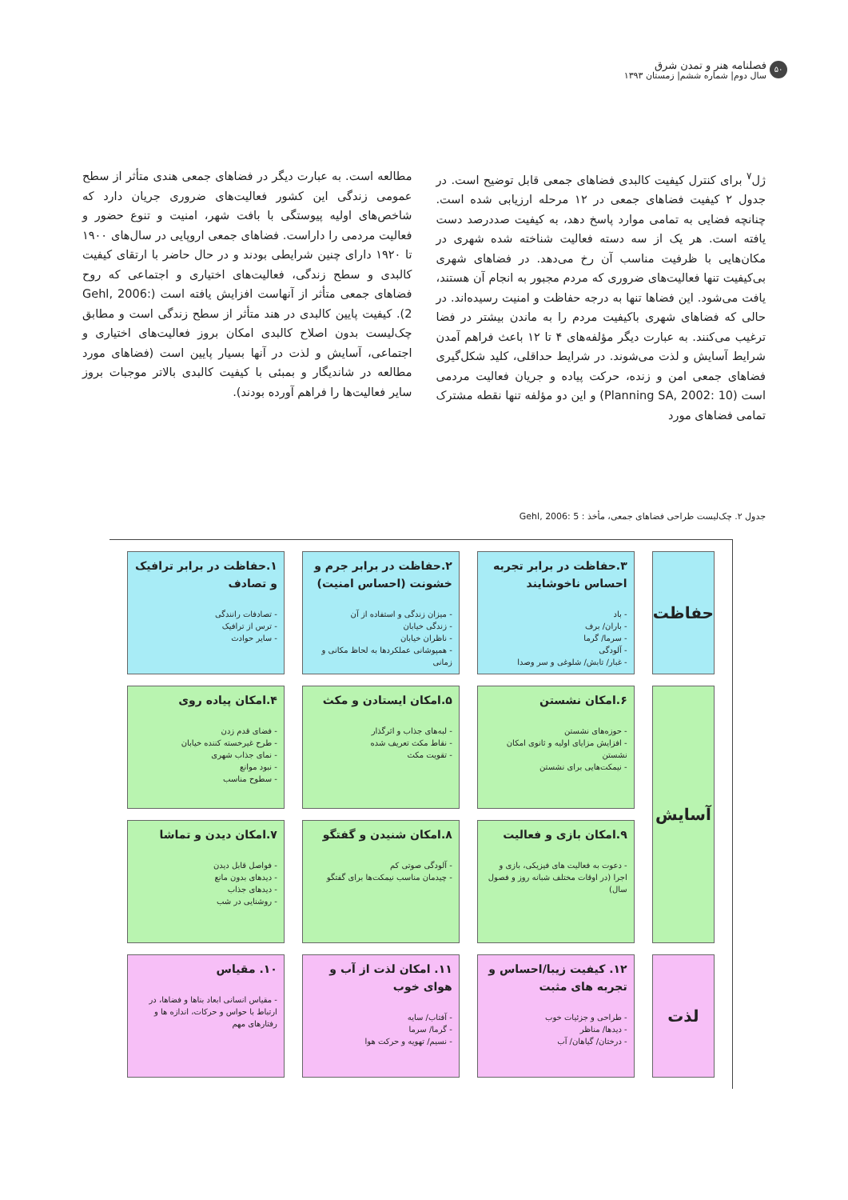۵۰
فصلنامه هنر و تمدن شرق
سال دوم| شماره ششم| زمستان ۱۳۹۳
ژل<sup>۷</sup> برای کنترل کیفیت کالبدی فضاهای جمعی قابل توضیح است. در جدول ۲ کیفیت فضاهای جمعی در ۱۲ مرحله ارزیابی شده است. چنانچه فضایی به تمامی موارد پاسخ دهد، به کیفیت صددرصد دست یافته است. هر یک از سه دسته فعالیت شناخته شده شهری در مکان‌هایی با ظرفیت مناسب آن رخ می‌دهد. در فضاهای شهری بی‌کیفیت تنها فعالیت‌های ضروری که مردم مجبور به انجام آن هستند، یافت می‌شود. این فضاها تنها به درجه حفاظت و امنیت رسیده‌اند. در حالی که فضاهای شهری باکیفیت مردم را به ماندن بیشتر در فضا ترغیب می‌کنند. به عبارت دیگر مؤلفه‌های ۴ تا ۱۲ باعث فراهم آمدن شرایط آسایش و لذت می‌شوند. در شرایط حداقلی، کلید شکل‌گیری فضاهای جمعی امن و زنده، حرکت پیاده و جریان فعالیت مردمی است (Planning SA, 2002: 10) و این دو مؤلفه تنها نقطه مشترک تمامی فضاهای مورد
مطالعه است. به عبارت دیگر در فضاهای جمعی هندی متأثر از سطح عمومی زندگی این کشور فعالیت‌های ضروری جریان دارد که شاخص‌های اولیه پیوستگی با بافت شهر، امنیت و تنوع حضور و فعالیت مردمی را داراست. فضاهای جمعی اروپایی در سال‌های ۱۹۰۰ تا ۱۹۲۰ دارای چنین شرایطی بودند و در حال حاضر با ارتقای کیفیت کالبدی و سطح زندگی، فعالیت‌های اختیاری و اجتماعی که روح فضاهای جمعی متأثر از آنهاست افزایش یافته است (Gehl, 2006: 2). کیفیت پایین کالبدی در هند متأثر از سطح زندگی است و مطابق چک‌لیست بدون اصلاح کالبدی امکان بروز فعالیت‌های اختیاری و اجتماعی، آسایش و لذت در آنها بسیار پایین است (فضاهای مورد مطالعه در شاندیگار و بمبئی با کیفیت کالبدی بالاتر موجبات بروز سایر فعالیت‌ها را فراهم آورده بودند).
جدول ۲. چک‌لیست طراحی فضاهای جمعی، مأخذ : Gehl, 2006: 5
| حفاظت | ۳.حفاظت در برابر تجربه احساس ناخوشایند - باد - باران/ برف - سرما/ گرما - آلودگی - غبار/ تابش/ شلوغی و سر وصدا | ۲.حفاظت در برابر جرم و خشونت (احساس امنیت) - میزان زندگی و استفاده از آن - زندگی خیابان - ناظران خیابان - همپوشانی عملکردها به لحاظ مکانی و زمانی | ۱.حفاظت در برابر ترافیک و تصادف - تصادفات رانندگی - ترس از ترافیک - سایر حوادث |
| آسایش | ۶.امکان نشستن - حوزه‌های نشستن - افزایش مزایای اولیه و ثانوی امکان نشستن - نیمکت‌هایی برای نشستن | ۵.امکان ایستادن و مکث - لبه‌های جذاب و اثرگذار - نقاط مکث تعریف شده - تقویت مکث | ۴.امکان پیاده روی - فضای قدم زدن - طرح غیرخسته کننده خیابان - نمای جذاب شهری - نبود موانع - سطوح مناسب |
| | ۹.امکان بازی و فعالیت - دعوت به فعالیت های فیزیکی، بازی و اجرا (در اوقات مختلف شبانه روز و فصول سال) | ۸.امکان شنیدن و گفتگو - آلودگی صوتی کم - چیدمان مناسب نیمکت‌ها برای گفتگو | ۷.امکان دیدن و تماشا - فواصل قابل دیدن - دیدهای بدون مانع - دیدهای جذاب - روشنایی در شب |
| لذت | ۱۲. کیفیت زیبا/احساس و تجربه های مثبت - طراحی و جزئیات خوب - دیدها/ مناظر - درختان/ گیاهان/ آب | ۱۱. امکان لذت از آب و هوای خوب - آفتاب/ سایه - گرما/ سرما - نسیم/ تهویه و حرکت هوا | ۱۰. مقیاس - مقیاس انسانی ابعاد بناها و فضاها، در ارتباط با حواس و حرکات، اندازه ها و رفتارهای مهم |